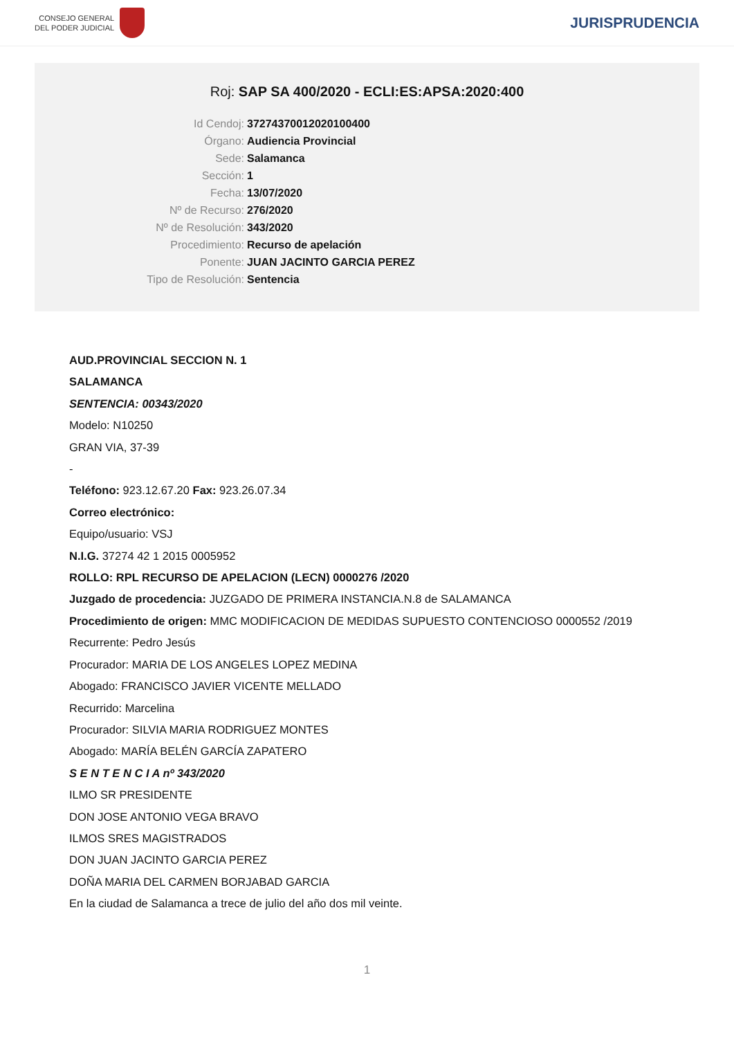CONSEJO GENERAL
DEL PODER JUDICIAL
JURISPRUDENCIA
Roj: SAP SA 400/2020 - ECLI:ES:APSA:2020:400
Id Cendoj: 37274370012020100400
Órgano: Audiencia Provincial
Sede: Salamanca
Sección: 1
Fecha: 13/07/2020
Nº de Recurso: 276/2020
Nº de Resolución: 343/2020
Procedimiento: Recurso de apelación
Ponente: JUAN JACINTO GARCIA PEREZ
Tipo de Resolución: Sentencia
AUD.PROVINCIAL SECCION N. 1
SALAMANCA
SENTENCIA: 00343/2020
Modelo: N10250
GRAN VIA, 37-39
-
Teléfono: 923.12.67.20 Fax: 923.26.07.34
Correo electrónico:
Equipo/usuario: VSJ
N.I.G. 37274 42 1 2015 0005952
ROLLO: RPL RECURSO DE APELACION (LECN) 0000276 /2020
Juzgado de procedencia: JUZGADO DE PRIMERA INSTANCIA.N.8 de SALAMANCA
Procedimiento de origen: MMC MODIFICACION DE MEDIDAS SUPUESTO CONTENCIOSO 0000552 /2019
Recurrente: Pedro Jesús
Procurador: MARIA DE LOS ANGELES LOPEZ MEDINA
Abogado: FRANCISCO JAVIER VICENTE MELLADO
Recurrido: Marcelina
Procurador: SILVIA MARIA RODRIGUEZ MONTES
Abogado: MARÍA BELÉN GARCÍA ZAPATERO
S E N T E N C I A nº 343/2020
ILMO SR PRESIDENTE
DON JOSE ANTONIO VEGA BRAVO
ILMOS SRES MAGISTRADOS
DON JUAN JACINTO GARCIA PEREZ
DOÑA MARIA DEL CARMEN BORJABAD GARCIA
En la ciudad de Salamanca a trece de julio del año dos mil veinte.
1